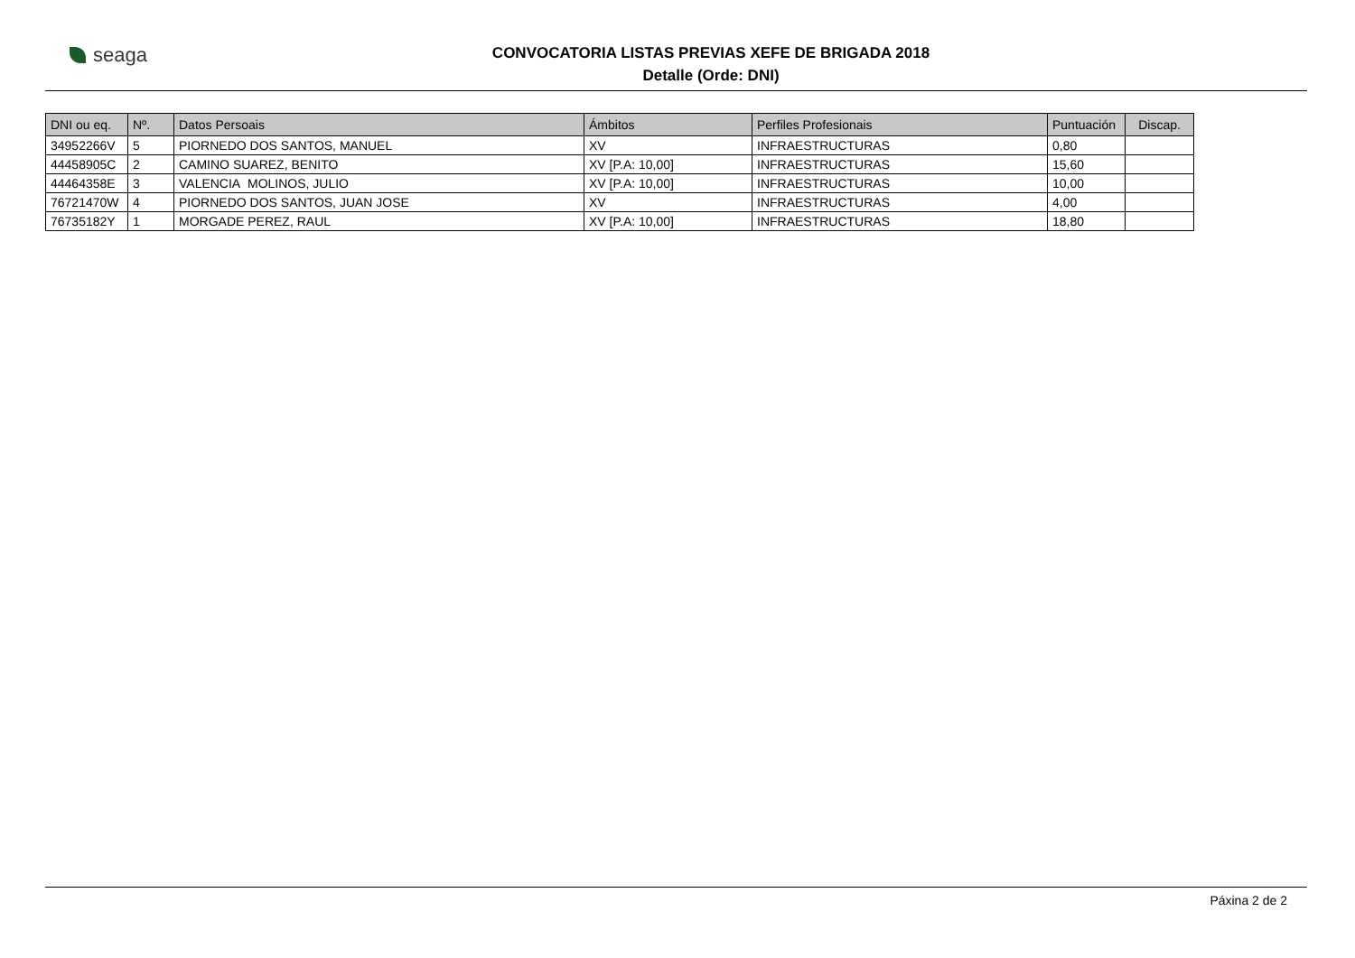seaga
CONVOCATORIA LISTAS PREVIAS XEFE DE BRIGADA 2018
Detalle (Orde: DNI)
| DNI ou eq. | Nº. | Datos Persoais | Ámbitos | Perfiles Profesionais | Puntuación | Discap. |
| --- | --- | --- | --- | --- | --- | --- |
| 34952266V | 5 | PIORNEDO DOS SANTOS, MANUEL | XV | INFRAESTRUCTURAS | 0,80 | |
| 44458905C | 2 | CAMINO SUAREZ, BENITO | XV [P.A: 10,00] | INFRAESTRUCTURAS | 15,60 | |
| 44464358E | 3 | VALENCIA MOLINOS, JULIO | XV [P.A: 10,00] | INFRAESTRUCTURAS | 10,00 | |
| 76721470W | 4 | PIORNEDO DOS SANTOS, JUAN JOSE | XV | INFRAESTRUCTURAS | 4,00 | |
| 76735182Y | 1 | MORGADE PEREZ, RAUL | XV [P.A: 10,00] | INFRAESTRUCTURAS | 18,80 | |
Páxina 2 de 2